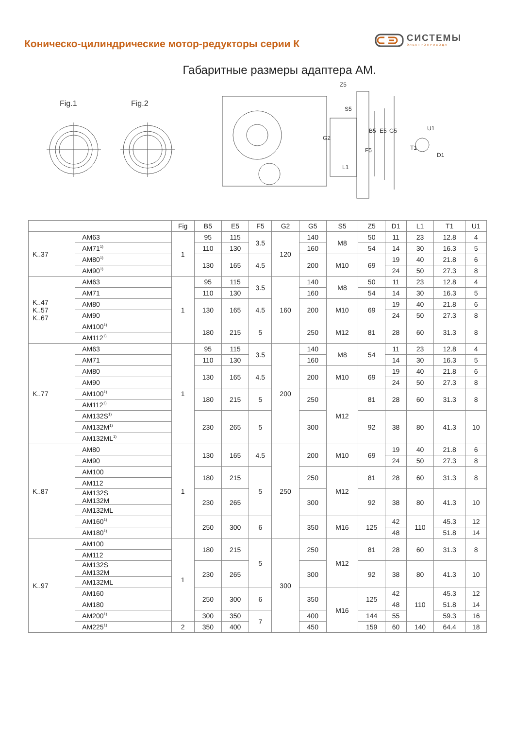Коническо-цилиндрические мотор-редукторы серии К
СИСТЕМЫ
ЭЛЕКТРОПРИВОДА
Габаритные размеры адаптера АМ.
Fig.1
Fig.2
Z5
B5
E5
G5
F5
L1
U1
D1
T1
G2
S5
| | | Fig | B5 | E5 | F5 | G2 | G5 | S5 | Z5 | D1 | L1 | T1 | U1 |
| --- | --- | --- | --- | --- | --- | --- | --- | --- | --- | --- | --- | --- | --- |
| K..37 | AM63 | 1 | 95 | 115 | 3.5 | 120 | 140 | M8 | 50 | 11 | 23 | 12.8 | 4 |
| | AM71<sup>1)</sup> | | 110 | 130 | | | 160 | | 54 | 14 | 30 | 16.3 | 5 |
| | AM80<sup>1)</sup> | | 130 | 165 | 4.5 | | 200 | M10 | 69 | 19 | 40 | 21.8 | 6 |
| | AM90<sup>1)</sup> | | | | | | | | | 24 | 50 | 27.3 | 8 |
| K..47 K..57 K..67 | AM63 | 1 | 95 | 115 | 3.5 | 160 | 140 | M8 | 50 | 11 | 23 | 12.8 | 4 |
| | AM71 | | 110 | 130 | | | 160 | | 54 | 14 | 30 | 16.3 | 5 |
| | AM80 | | 130 | 165 | 4.5 | | 200 | M10 | 69 | 19 | 40 | 21.8 | 6 |
| | AM90 | | | | | | | | | 24 | 50 | 27.3 | 8 |
| | AM100<sup>1)</sup> | | 180 | 215 | 5 | | 250 | M12 | 81 | 28 | 60 | 31.3 | 8 |
| | AM112<sup>1)</sup> | | | | | | | | | | | | |
| K..77 | AM63 | 1 | 95 | 115 | 3.5 | 200 | 140 | M8 | 54 | 11 | 23 | 12.8 | 4 |
| | AM71 | | 110 | 130 | | | 160 | | | 14 | 30 | 16.3 | 5 |
| | AM80 | | 130 | 165 | 4.5 | | 200 | M10 | 69 | 19 | 40 | 21.8 | 6 |
| | AM90 | | | | | | | | | 24 | 50 | 27.3 | 8 |
| | AM100<sup>1)</sup> | | 180 | 215 | 5 | | 250 | M12 | 81 | 28 | 60 | 31.3 | 8 |
| | AM112<sup>1)</sup> | | | | | | | | | | | | |
| | AM132S<sup>1)</sup> | | 230 | 265 | 5 | | 300 | | 92 | 38 | 80 | 41.3 | 10 |
| | AM132M<sup>1)</sup> | | | | | | | | | | | | |
| | AM132ML<sup>1)</sup> | | | | | | | | | | | | |
| K..87 | AM80 | 1 | 130 | 165 | 4.5 | 250 | 200 | M10 | 69 | 19 | 40 | 21.8 | 6 |
| | AM90 | | | | | | | | | 24 | 50 | 27.3 | 8 |
| | AM100 | | 180 | 215 | 5 | | 250 | M12 | 81 | 28 | 60 | 31.3 | 8 |
| | AM112 | | | | | | | | | | | | |
| | AM132S AM132M | | 230 | 265 | | | 300 | | 92 | 38 | 80 | 41.3 | 10 |
| | AM132ML | | | | | | | | | | | | |
| | AM160<sup>1)</sup> | | 250 | 300 | 6 | | 350 | M16 | 125 | 42 | 110 | 45.3 | 12 |
| | AM180<sup>1)</sup> | | | | | | | | | 48 | | 51.8 | 14 |
| K..97 | AM100 | 1 | 180 | 215 | 5 | 300 | 250 | M12 | 81 | 28 | 60 | 31.3 | 8 |
| | AM112 | | | | | | | | | | | | |
| | AM132S AM132M | | 230 | 265 | | | 300 | | 92 | 38 | 80 | 41.3 | 10 |
| | AM132ML | | | | | | | | | | | | |
| | AM160 | | 250 | 300 | 6 | | 350 | M16 | 125 | 42 | 110 | 45.3 | 12 |
| | AM180 | | | | | | | | | 48 | | 51.8 | 14 |
| | AM200<sup>1)</sup> | | 300 | 350 | 7 | | 400 | | 144 | 55 | | 59.3 | 16 |
| | AM225<sup>1)</sup> | 2 | 350 | 400 | | | 450 | | 159 | 60 | 140 | 64.4 | 18 |